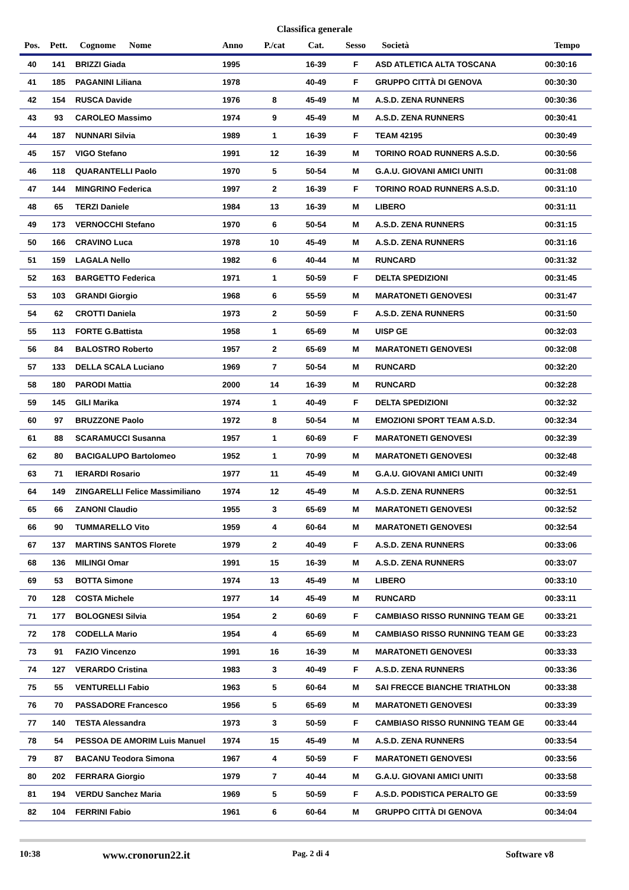Classifica generale
| Pos. | Pett. | Cognome Nome | Anno | P./cat | Cat. | Sesso | Società | Tempo |
| --- | --- | --- | --- | --- | --- | --- | --- | --- |
| 40 | 141 | BRIZZI Giada | 1995 | | 16-39 | F | ASD ATLETICA ALTA TOSCANA | 00:30:16 |
| 41 | 185 | PAGANINI Liliana | 1978 | | 40-49 | F | GRUPPO CITTÀ DI GENOVA | 00:30:30 |
| 42 | 154 | RUSCA Davide | 1976 | 8 | 45-49 | M | A.S.D. ZENA RUNNERS | 00:30:36 |
| 43 | 93 | CAROLEO Massimo | 1974 | 9 | 45-49 | M | A.S.D. ZENA RUNNERS | 00:30:41 |
| 44 | 187 | NUNNARI Silvia | 1989 | 1 | 16-39 | F | TEAM 42195 | 00:30:49 |
| 45 | 157 | VIGO Stefano | 1991 | 12 | 16-39 | M | TORINO ROAD RUNNERS A.S.D. | 00:30:56 |
| 46 | 118 | QUARANTELLI Paolo | 1970 | 5 | 50-54 | M | G.A.U. GIOVANI AMICI UNITI | 00:31:08 |
| 47 | 144 | MINGRINO Federica | 1997 | 2 | 16-39 | F | TORINO ROAD RUNNERS A.S.D. | 00:31:10 |
| 48 | 65 | TERZI Daniele | 1984 | 13 | 16-39 | M | LIBERO | 00:31:11 |
| 49 | 173 | VERNOCCHI Stefano | 1970 | 6 | 50-54 | M | A.S.D. ZENA RUNNERS | 00:31:15 |
| 50 | 166 | CRAVINO Luca | 1978 | 10 | 45-49 | M | A.S.D. ZENA RUNNERS | 00:31:16 |
| 51 | 159 | LAGALA Nello | 1982 | 6 | 40-44 | M | RUNCARD | 00:31:32 |
| 52 | 163 | BARGETTO Federica | 1971 | 1 | 50-59 | F | DELTA SPEDIZIONI | 00:31:45 |
| 53 | 103 | GRANDI Giorgio | 1968 | 6 | 55-59 | M | MARATONETI GENOVESI | 00:31:47 |
| 54 | 62 | CROTTI Daniela | 1973 | 2 | 50-59 | F | A.S.D. ZENA RUNNERS | 00:31:50 |
| 55 | 113 | FORTE G.Battista | 1958 | 1 | 65-69 | M | UISP GE | 00:32:03 |
| 56 | 84 | BALOSTRO Roberto | 1957 | 2 | 65-69 | M | MARATONETI GENOVESI | 00:32:08 |
| 57 | 133 | DELLA SCALA Luciano | 1969 | 7 | 50-54 | M | RUNCARD | 00:32:20 |
| 58 | 180 | PARODI Mattia | 2000 | 14 | 16-39 | M | RUNCARD | 00:32:28 |
| 59 | 145 | GILI Marika | 1974 | 1 | 40-49 | F | DELTA SPEDIZIONI | 00:32:32 |
| 60 | 97 | BRUZZONE Paolo | 1972 | 8 | 50-54 | M | EMOZIONI SPORT TEAM A.S.D. | 00:32:34 |
| 61 | 88 | SCARAMUCCI Susanna | 1957 | 1 | 60-69 | F | MARATONETI GENOVESI | 00:32:39 |
| 62 | 80 | BACIGALUPO Bartolomeo | 1952 | 1 | 70-99 | M | MARATONETI GENOVESI | 00:32:48 |
| 63 | 71 | IERARDI Rosario | 1977 | 11 | 45-49 | M | G.A.U. GIOVANI AMICI UNITI | 00:32:49 |
| 64 | 149 | ZINGARELLI Felice Massimiliano | 1974 | 12 | 45-49 | M | A.S.D. ZENA RUNNERS | 00:32:51 |
| 65 | 66 | ZANONI Claudio | 1955 | 3 | 65-69 | M | MARATONETI GENOVESI | 00:32:52 |
| 66 | 90 | TUMMARELLO Vito | 1959 | 4 | 60-64 | M | MARATONETI GENOVESI | 00:32:54 |
| 67 | 137 | MARTINS SANTOS Florete | 1979 | 2 | 40-49 | F | A.S.D. ZENA RUNNERS | 00:33:06 |
| 68 | 136 | MILINGI Omar | 1991 | 15 | 16-39 | M | A.S.D. ZENA RUNNERS | 00:33:07 |
| 69 | 53 | BOTTA Simone | 1974 | 13 | 45-49 | M | LIBERO | 00:33:10 |
| 70 | 128 | COSTA Michele | 1977 | 14 | 45-49 | M | RUNCARD | 00:33:11 |
| 71 | 177 | BOLOGNESI Silvia | 1954 | 2 | 60-69 | F | CAMBIASO RISSO RUNNING TEAM GE | 00:33:21 |
| 72 | 178 | CODELLA Mario | 1954 | 4 | 65-69 | M | CAMBIASO RISSO RUNNING TEAM GE | 00:33:23 |
| 73 | 91 | FAZIO Vincenzo | 1991 | 16 | 16-39 | M | MARATONETI GENOVESI | 00:33:33 |
| 74 | 127 | VERARDO Cristina | 1983 | 3 | 40-49 | F | A.S.D. ZENA RUNNERS | 00:33:36 |
| 75 | 55 | VENTURELLI Fabio | 1963 | 5 | 60-64 | M | SAI FRECCE BIANCHE TRIATHLON | 00:33:38 |
| 76 | 70 | PASSADORE Francesco | 1956 | 5 | 65-69 | M | MARATONETI GENOVESI | 00:33:39 |
| 77 | 140 | TESTA Alessandra | 1973 | 3 | 50-59 | F | CAMBIASO RISSO RUNNING TEAM GE | 00:33:44 |
| 78 | 54 | PESSOA DE AMORIM Luis Manuel | 1974 | 15 | 45-49 | M | A.S.D. ZENA RUNNERS | 00:33:54 |
| 79 | 87 | BACANU Teodora Simona | 1967 | 4 | 50-59 | F | MARATONETI GENOVESI | 00:33:56 |
| 80 | 202 | FERRARA Giorgio | 1979 | 7 | 40-44 | M | G.A.U. GIOVANI AMICI UNITI | 00:33:58 |
| 81 | 194 | VERDU Sanchez Maria | 1969 | 5 | 50-59 | F | A.S.D. PODISTICA PERALTO GE | 00:33:59 |
| 82 | 104 | FERRINI Fabio | 1961 | 6 | 60-64 | M | GRUPPO CITTÀ DI GENOVA | 00:34:04 |
10:38 www.cronorun22.it Pag. 2 di 4 Software v8